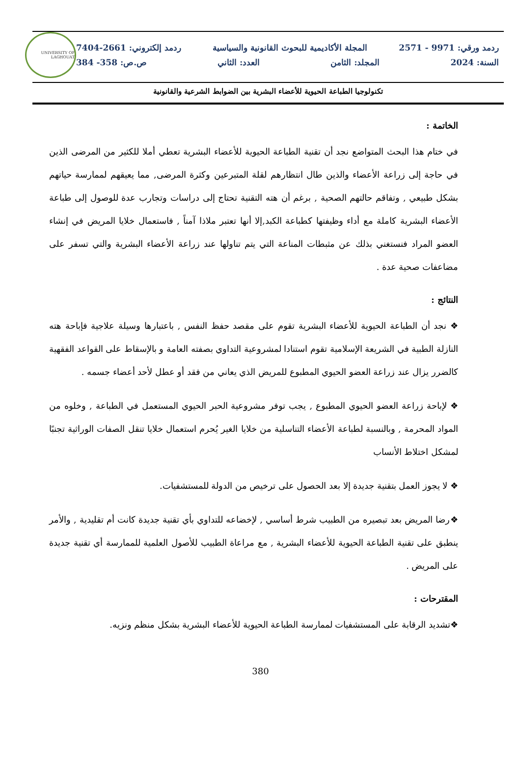ردمد ورقي: 9971 - 2571 المجلة الأكاديمية للبحوث القانونية والسياسية ردمد إلكتروني: 2661-7404
السنة: 2024 المجلد: الثامن العدد: الثاني ص.ص: 358- 384
UNIVERSITY OF LAGHOUAT
تكنولوجيا الطباعة الحيوية للأعضاء البشرية بين الضوابط الشرعية والقانونية
الخاتمة :
في ختام هذا البحث المتواضع نجد أن تقنية الطباعة الحيوية للأعضاء البشرية تعطي أملا للكثير من المرضى الذين في حاجة إلى زراعة الأعضاء والذين طال انتظارهم لقلة المتبرعين وكثرة المرضى, مما يعيقهم لممارسة حياتهم بشكل طبيعي , وتفاقم حالتهم الصحية , برغم أن هته التقنية تحتاج إلى دراسات وتجارب عدة للوصول إلى طباعة الأعضاء البشرية كاملة مع أداء وظيفتها كطباعة الكبد,إلا أنها تعتبر ملاذا آمناً , فاستعمال خلايا المريض في إنشاء العضو المراد فنستغني بذلك عن مثبطات المناعة التي يتم تناولها عند زراعة الأعضاء البشرية والتي تسفر على مضاعفات صحية عدة .
النتائج :
❖ نجد أن الطباعة الحيوية للأعضاء البشرية تقوم على مقصد حفظ النفس , باعتبارها وسيلة علاجية فإباحة هته النازلة الطبية في الشريعة الإسلامية تقوم استنادا لمشروعية التداوي بصفته العامة و بالإسقاط على القواعد الفقهية كالضرر يزال عند زراعة العضو الحيوي المطبوع للمريض الذي يعاني من فقد أو عطل لأحد أعضاء جسمه .
❖ لإباحة زراعة العضو الحيوي المطبوع , يجب توفر مشروعية الحبر الحيوي المستعمل في الطباعة , وخلوه من المواد المحرمة , وبالنسبة لطباعة الأعضاء التناسلية من خلايا الغير يُحرم استعمال خلايا تنقل الصفات الوراثية تجنبًا لمشكل اختلاط الأنساب
❖ لا يجوز العمل بتقنية جديدة إلا بعد الحصول على ترخيص من الدولة للمستشفيات.
❖رضا المريض بعد تبصيره من الطبيب شرط أساسي , لإخضاعه للتداوي بأي تقنية جديدة كانت أم تقليدية , والأمر ينطبق على تقنية الطباعة الحيوية للأعضاء البشرية , مع مراعاة الطبيب للأصول العلمية للممارسة أي تقنية جديدة على المريض .
المقترحات :
❖تشديد الرقابة على المستشفيات لممارسة الطباعة الحيوية للأعضاء البشرية بشكل منظم ونزيه.
380